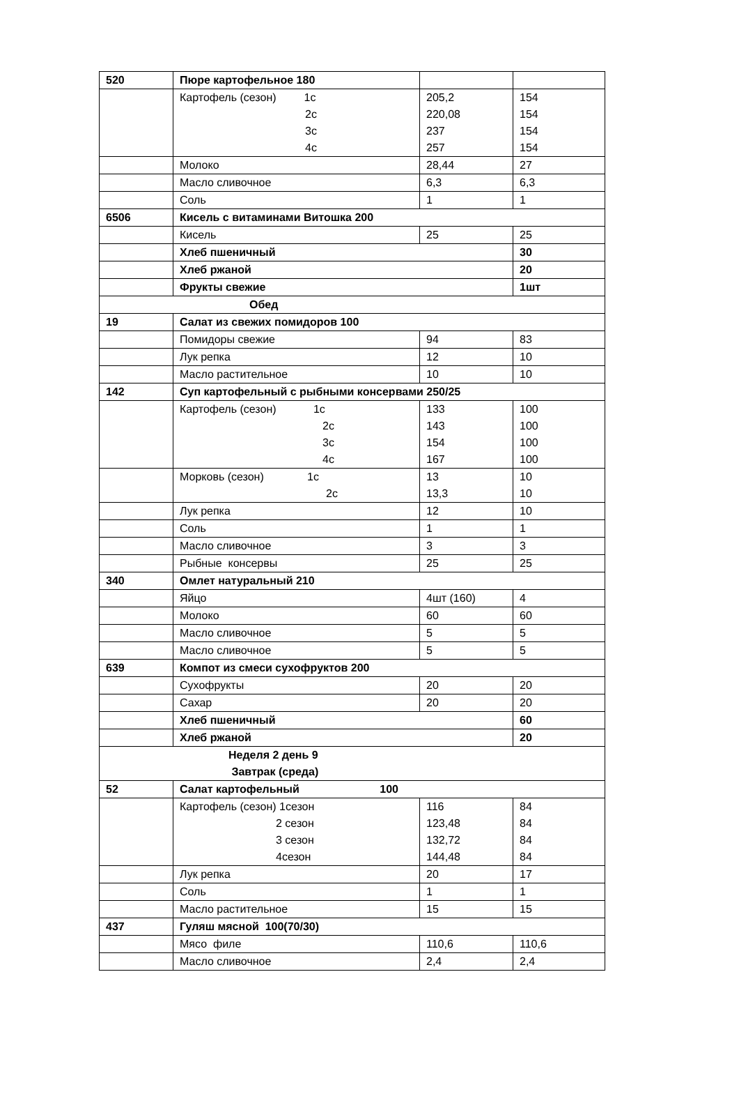| 520 | Пюре картофельное 180 | | |
| | Картофель (сезон) 1с 2с 3с 4с | 205,2 220,08 237 257 | 154 154 154 154 |
| | Молоко | 28,44 | 27 |
| | Масло сливочное | 6,3 | 6,3 |
| | Соль | 1 | 1 |
| 6506 | Кисель с витаминами Витошка 200 | | |
| | Кисель | 25 | 25 |
| | Хлеб пшеничный | | 30 |
| | Хлеб ржаной | | 20 |
| | Фрукты свежие | | 1шт |
| Обед | | | |
| 19 | Салат из свежих помидоров 100 | | |
| | Помидоры свежие | 94 | 83 |
| | Лук репка | 12 | 10 |
| | Масло растительное | 10 | 10 |
| 142 | Суп картофельный с рыбными консервами 250/25 | | |
| | Картофель (сезон) 1с 2с 3с 4с | 133 143 154 167 | 100 100 100 100 |
| | Морковь (сезон) 1с 2с | 13 13,3 | 10 10 |
| | Лук репка | 12 | 10 |
| | Соль | 1 | 1 |
| | Масло сливочное | 3 | 3 |
| | Рыбные консервы | 25 | 25 |
| 340 | Омлет натуральный 210 | | |
| | Яйцо | 4шт (160) | 4 |
| | Молоко | 60 | 60 |
| | Масло сливочное | 5 | 5 |
| | Масло сливочное | 5 | 5 |
| 639 | Компот из смеси сухофруктов 200 | | |
| | Сухофрукты | 20 | 20 |
| | Сахар | 20 | 20 |
| | Хлеб пшеничный | | 60 |
| | Хлеб ржаной | | 20 |
| Неделя 2 день 9 Завтрак (среда) | | | |
| 52 | Салат картофельный 100 | | |
| | Картофель (сезон) 1сезон 2 сезон 3 сезон 4сезон | 116 123,48 132,72 144,48 | 84 84 84 84 |
| | Лук репка | 20 | 17 |
| | Соль | 1 | 1 |
| | Масло растительное | 15 | 15 |
| 437 | Гуляш мясной 100(70/30) | | |
| | Мясо филе | 110,6 | 110,6 |
| | Масло сливочное | 2,4 | 2,4 |